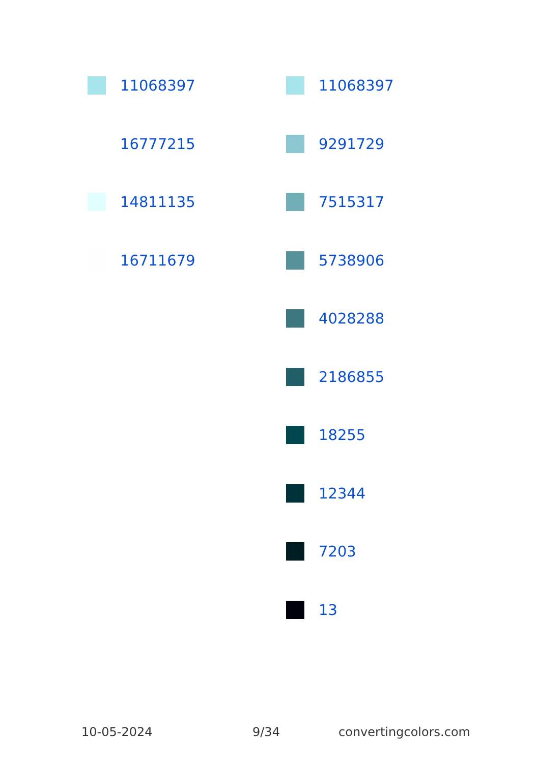11068397
16777215
14811135
16711679
11068397
9291729
7515317
5738906
4028288
2186855
18255
12344
7203
13
10-05-2024 9/34 convertingcolors.com